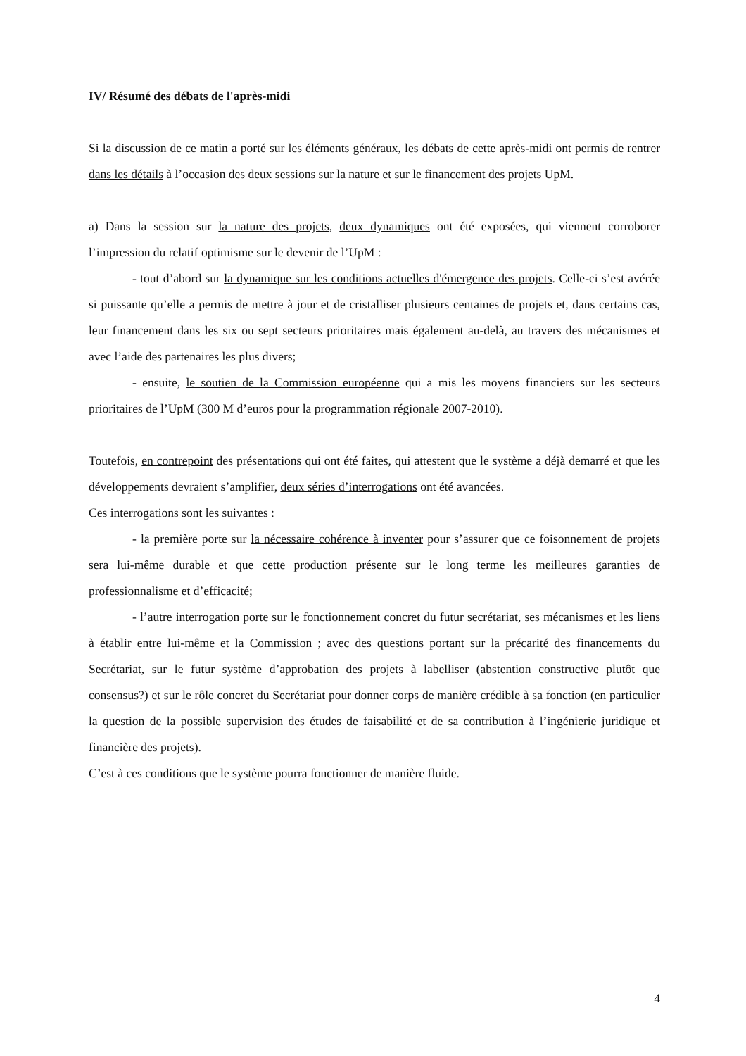IV/ Résumé des débats de l'après-midi
Si la discussion de ce matin a porté sur les éléments généraux, les débats de cette après-midi ont permis de rentrer dans les détails à l’occasion des deux sessions sur la nature et sur le financement des projets UpM.
a) Dans la session sur la nature des projets, deux dynamiques ont été exposées, qui viennent corroborer l’impression du relatif optimisme sur le devenir de l’UpM :
- tout d’abord sur la dynamique sur les conditions actuelles d'émergence des projets. Celle-ci s’est avérée si puissante qu’elle a permis de mettre à jour et de cristalliser plusieurs centaines de projets et, dans certains cas, leur financement dans les six ou sept secteurs prioritaires mais également au-delà, au travers des mécanismes et avec l’aide des partenaires les plus divers;
- ensuite, le soutien de la Commission européenne qui a mis les moyens financiers sur les secteurs prioritaires de l’UpM (300 M d’euros pour la programmation régionale 2007-2010).
Toutefois, en contrepoint des présentations qui ont été faites, qui attestent que le système a déjà demarré et que les développements devraient s’amplifier, deux séries d’interrogations ont été avancées.
Ces interrogations sont les suivantes :
- la première porte sur la nécessaire cohérence à inventer pour s’assurer que ce foisonnement de projets sera lui-même durable et que cette production présente sur le long terme les meilleures garanties de professionnalisme et d’efficacité;
- l’autre interrogation porte sur le fonctionnement concret du futur secrétariat, ses mécanismes et les liens à établir entre lui-même et la Commission ; avec des questions portant sur la précarité des financements du Secrétariat, sur le futur système d’approbation des projets à labelliser (abstention constructive plutôt que consensus?) et sur le rôle concret du Secrétariat pour donner corps de manière crédible à sa fonction (en particulier la question de la possible supervision des études de faisabilité et de sa contribution à l’ingénierie juridique et financière des projets).
C’est à ces conditions que le système pourra fonctionner de manière fluide.
4